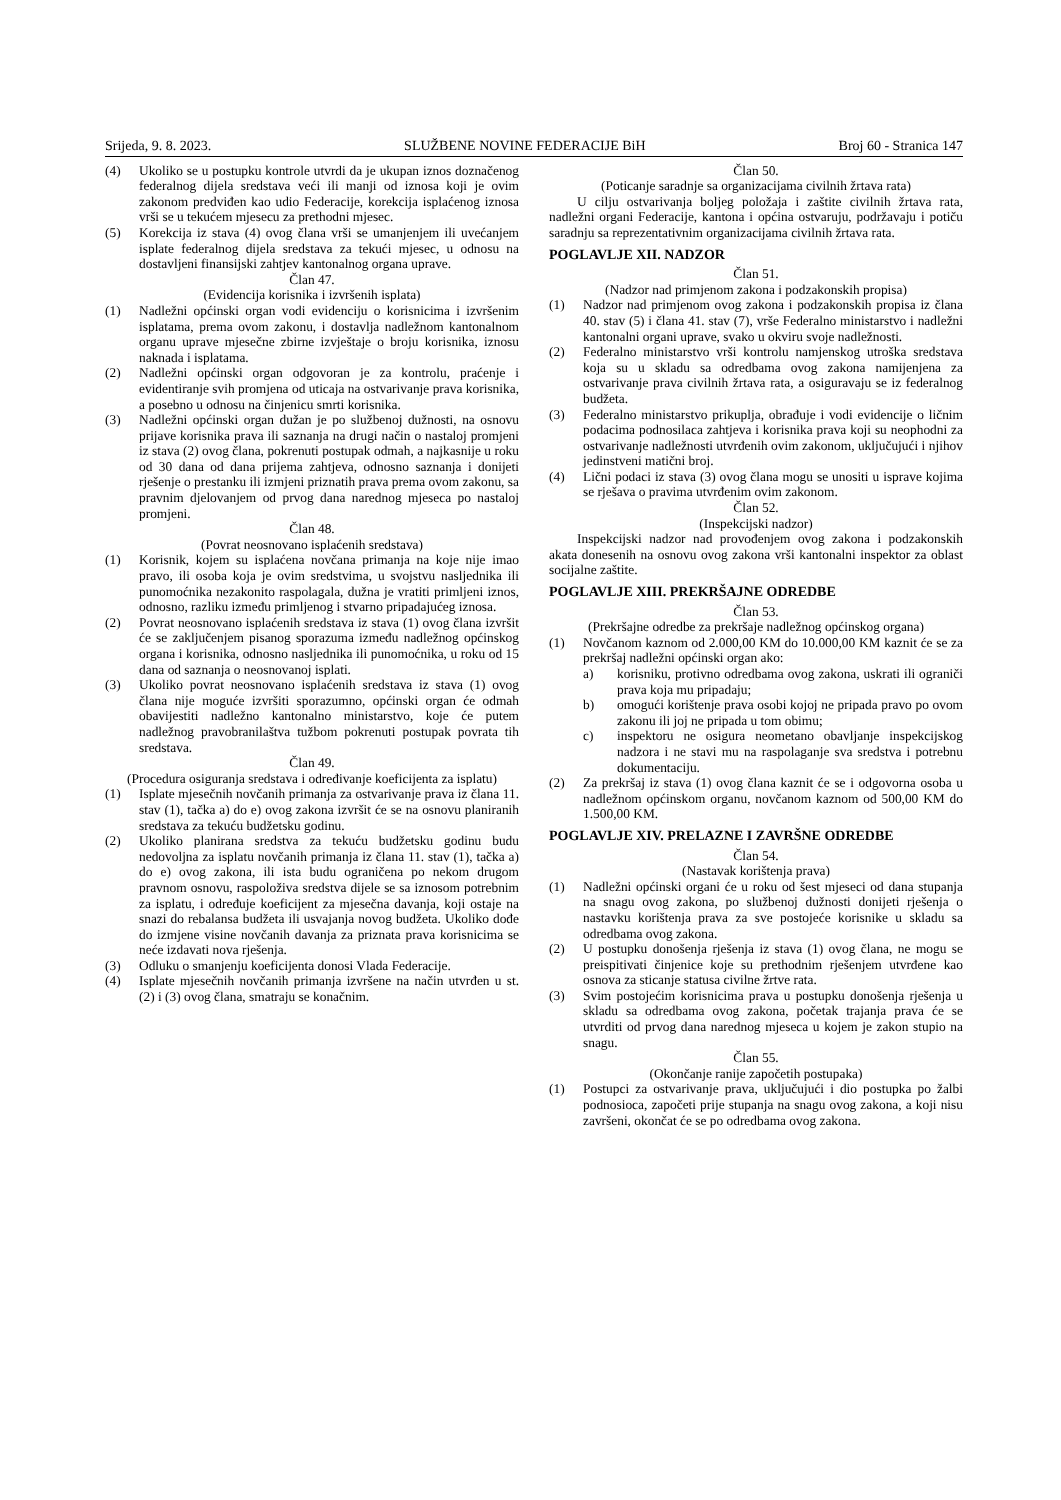Srijeda, 9. 8. 2023. SLUŽBENE NOVINE FEDERACIJE BiH Broj 60 - Stranica 147
(4) Ukoliko se u postupku kontrole utvrdi da je ukupan iznos doznačenog federalnog dijela sredstava veći ili manji od iznosa koji je ovim zakonom predviđen kao udio Federacije, korekcija isplaćenog iznosa vrši se u tekućem mjesecu za prethodni mjesec.
(5) Korekcija iz stava (4) ovog člana vrši se umanjenjem ili uvećanjem isplate federalnog dijela sredstava za tekući mjesec, u odnosu na dostavljeni finansijski zahtjev kantonalnog organa uprave.
Član 47.
(Evidencija korisnika i izvršenih isplata)
(1) Nadležni općinski organ vodi evidenciju o korisnicima i izvršenim isplatama, prema ovom zakonu, i dostavlja nadležnom kantonalnom organu uprave mjesečne zbirne izvještaje o broju korisnika, iznosu naknada i isplatama.
(2) Nadležni općinski organ odgovoran je za kontrolu, praćenje i evidentiranje svih promjena od uticaja na ostvarivanje prava korisnika, a posebno u odnosu na činjenicu smrti korisnika.
(3) Nadležni općinski organ dužan je po službenoj dužnosti, na osnovu prijave korisnika prava ili saznanja na drugi način o nastaloj promjeni iz stava (2) ovog člana, pokrenuti postupak odmah, a najkasnije u roku od 30 dana od dana prijema zahtjeva, odnosno saznanja i donijeti rješenje o prestanku ili izmjeni priznatih prava prema ovom zakonu, sa pravnim djelovanjem od prvog dana narednog mjeseca po nastaloj promjeni.
Član 48.
(Povrat neosnovano isplaćenih sredstava)
(1) Korisnik, kojem su isplaćena novčana primanja na koje nije imao pravo, ili osoba koja je ovim sredstvima, u svojstvu nasljednika ili punomoćnika nezakonito raspolagala, dužna je vratiti primljeni iznos, odnosno, razliku između primljenog i stvarno pripadajućeg iznosa.
(2) Povrat neosnovano isplaćenih sredstava iz stava (1) ovog člana izvršit će se zaključenjem pisanog sporazuma između nadležnog općinskog organa i korisnika, odnosno nasljednika ili punomoćnika, u roku od 15 dana od saznanja o neosnovanoj isplati.
(3) Ukoliko povrat neosnovano isplaćenih sredstava iz stava (1) ovog člana nije moguće izvršiti sporazumno, općinski organ će odmah obavijestiti nadležno kantonalno ministarstvo, koje će putem nadležnog pravobranilaštva tužbom pokrenuti postupak povrata tih sredstava.
Član 49.
(Procedura osiguranja sredstava i određivanje koeficijenta za isplatu)
(1) Isplate mjesečnih novčanih primanja za ostvarivanje prava iz člana 11. stav (1), tačka a) do e) ovog zakona izvršit će se na osnovu planiranih sredstava za tekuću budžetsku godinu.
(2) Ukoliko planirana sredstva za tekuću budžetsku godinu budu nedovoljna za isplatu novčanih primanja iz člana 11. stav (1), tačka a) do e) ovog zakona, ili ista budu ograničena po nekom drugom pravnom osnovu, raspoloživa sredstva dijele se sa iznosom potrebnim za isplatu, i određuje koeficijent za mjesečna davanja, koji ostaje na snazi do rebalansa budžeta ili usvajanja novog budžeta. Ukoliko dođe do izmjene visine novčanih davanja za priznata prava korisnicima se neće izdavati nova rješenja.
(3) Odluku o smanjenju koeficijenta donosi Vlada Federacije.
(4) Isplate mjesečnih novčanih primanja izvršene na način utvrđen u st. (2) i (3) ovog člana, smatraju se konačnim.
Član 50.
(Poticanje saradnje sa organizacijama civilnih žrtava rata)
U cilju ostvarivanja boljeg položaja i zaštite civilnih žrtava rata, nadležni organi Federacije, kantona i općina ostvaruju, podržavaju i potiču saradnju sa reprezentativnim organizacijama civilnih žrtava rata.
POGLAVLJE XII. NADZOR
Član 51.
(Nadzor nad primjenom zakona i podzakonskih propisa)
(1) Nadzor nad primjenom ovog zakona i podzakonskih propisa iz člana 40. stav (5) i člana 41. stav (7), vrše Federalno ministarstvo i nadležni kantonalni organi uprave, svako u okviru svoje nadležnosti.
(2) Federalno ministarstvo vrši kontrolu namjenskog utroška sredstava koja su u skladu sa odredbama ovog zakona namijenjena za ostvarivanje prava civilnih žrtava rata, a osiguravaju se iz federalnog budžeta.
(3) Federalno ministarstvo prikuplja, obrađuje i vodi evidencije o ličnim podacima podnosilaca zahtjeva i korisnika prava koji su neophodni za ostvarivanje nadležnosti utvrđenih ovim zakonom, uključujući i njihov jedinstveni matični broj.
(4) Lični podaci iz stava (3) ovog člana mogu se unositi u isprave kojima se rješava o pravima utvrđenim ovim zakonom.
Član 52.
(Inspekcijski nadzor)
Inspekcijski nadzor nad provođenjem ovog zakona i podzakonskih akata donesenih na osnovu ovog zakona vrši kantonalni inspektor za oblast socijalne zaštite.
POGLAVLJE XIII. PREKRŠAJNE ODREDBE
Član 53.
(Prekršajne odredbe za prekršaje nadležnog općinskog organa)
(1) Novčanom kaznom od 2.000,00 KM do 10.000,00 KM kaznit će se za prekršaj nadležni općinski organ ako:
a) korisniku, protivno odredbama ovog zakona, uskrati ili ograniči prava koja mu pripadaju;
b) omogući korištenje prava osobi kojoj ne pripada pravo po ovom zakonu ili joj ne pripada u tom obimu;
c) inspektoru ne osigura neometano obavljanje inspekcijskog nadzora i ne stavi mu na raspolaganje sva sredstva i potrebnu dokumentaciju.
(2) Za prekršaj iz stava (1) ovog člana kaznit će se i odgovorna osoba u nadležnom općinskom organu, novčanom kaznom od 500,00 KM do 1.500,00 KM.
POGLAVLJE XIV. PRELAZNE I ZAVRŠNE ODREDBE
Član 54.
(Nastavak korištenja prava)
(1) Nadležni općinski organi će u roku od šest mjeseci od dana stupanja na snagu ovog zakona, po službenoj dužnosti donijeti rješenja o nastavku korištenja prava za sve postojeće korisnike u skladu sa odredbama ovog zakona.
(2) U postupku donošenja rješenja iz stava (1) ovog člana, ne mogu se preispitivati činjenice koje su prethodnim rješenjem utvrđene kao osnova za sticanje statusa civilne žrtve rata.
(3) Svim postojećim korisnicima prava u postupku donošenja rješenja u skladu sa odredbama ovog zakona, početak trajanja prava će se utvrditi od prvog dana narednog mjeseca u kojem je zakon stupio na snagu.
Član 55.
(Okončanje ranije započetih postupaka)
(1) Postupci za ostvarivanje prava, uključujući i dio postupka po žalbi podnosioca, započeti prije stupanja na snagu ovog zakona, a koji nisu završeni, okončat će se po odredbama ovog zakona.